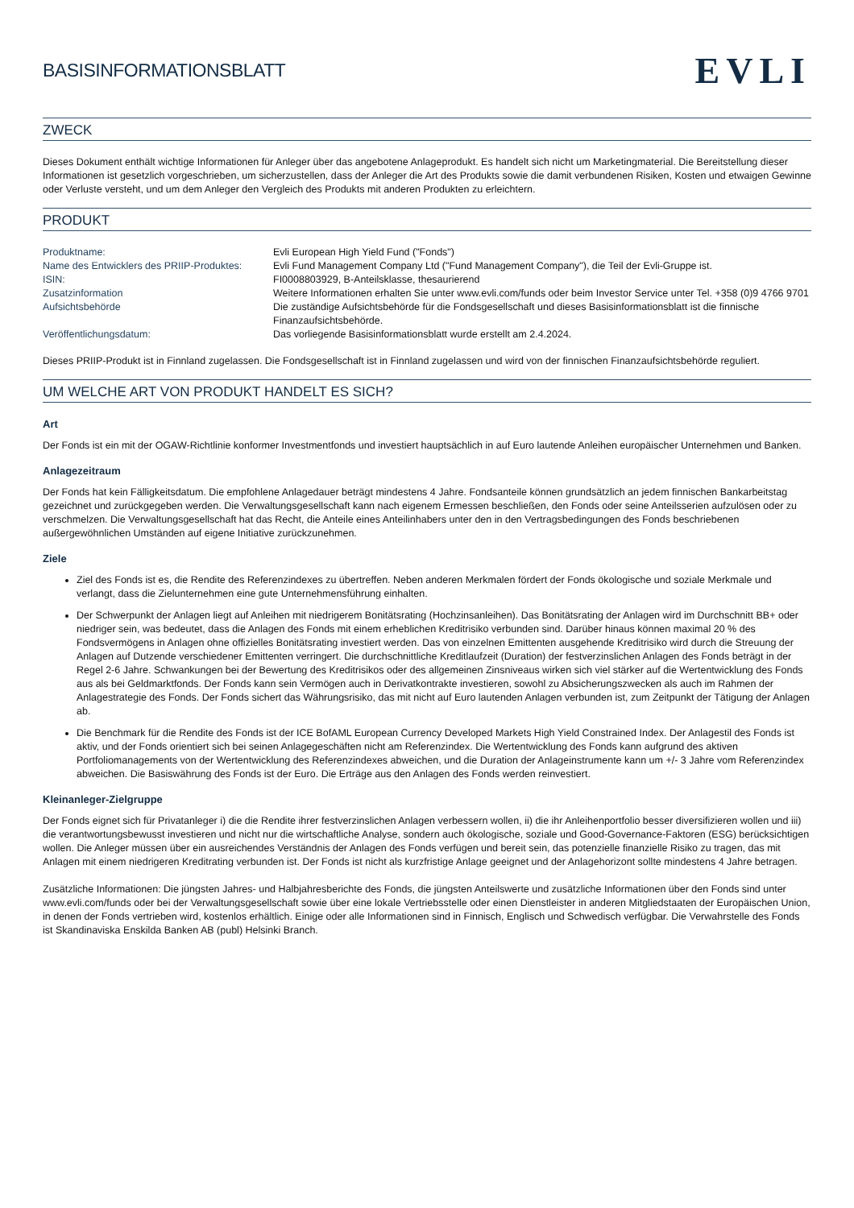BASISINFORMATIONSBLATT
EVLI
ZWECK
Dieses Dokument enthält wichtige Informationen für Anleger über das angebotene Anlageprodukt. Es handelt sich nicht um Marketingmaterial. Die Bereitstellung dieser Informationen ist gesetzlich vorgeschrieben, um sicherzustellen, dass der Anleger die Art des Produkts sowie die damit verbundenen Risiken, Kosten und etwaigen Gewinne oder Verluste versteht, und um dem Anleger den Vergleich des Produkts mit anderen Produkten zu erleichtern.
PRODUKT
| Produktname: | Evli European High Yield Fund ("Fonds") |
| Name des Entwicklers des PRIIP-Produktes: | Evli Fund Management Company Ltd ("Fund Management Company"), die Teil der Evli-Gruppe ist. |
| ISIN: | FI0008803929, B-Anteilsklasse, thesaurierend |
| Zusatzinformation | Weitere Informationen erhalten Sie unter www.evli.com/funds oder beim Investor Service unter Tel. +358 (0)9 4766 9701 |
| Aufsichtsbehörde | Die zuständige Aufsichtsbehörde für die Fondsgesellschaft und dieses Basisinformationsblatt ist die finnische Finanzaufsichtsbehörde. |
| Veröffentlichungsdatum: | Das vorliegende Basisinformationsblatt wurde erstellt am 2.4.2024. |
Dieses PRIIP-Produkt ist in Finnland zugelassen. Die Fondsgesellschaft ist in Finnland zugelassen und wird von der finnischen Finanzaufsichtsbehörde reguliert.
UM WELCHE ART VON PRODUKT HANDELT ES SICH?
Art
Der Fonds ist ein mit der OGAW-Richtlinie konformer Investmentfonds und investiert hauptsächlich in auf Euro lautende Anleihen europäischer Unternehmen und Banken.
Anlagezeitraum
Der Fonds hat kein Fälligkeitsdatum. Die empfohlene Anlagedauer beträgt mindestens 4 Jahre. Fondsanteile können grundsätzlich an jedem finnischen Bankarbeitstag gezeichnet und zurückgegeben werden. Die Verwaltungsgesellschaft kann nach eigenem Ermessen beschließen, den Fonds oder seine Anteilsserien aufzulösen oder zu verschmelzen. Die Verwaltungsgesellschaft hat das Recht, die Anteile eines Anteilinhabers unter den in den Vertragsbedingungen des Fonds beschriebenen außergewöhnlichen Umständen auf eigene Initiative zurückzunehmen.
Ziele
Ziel des Fonds ist es, die Rendite des Referenzindexes zu übertreffen. Neben anderen Merkmalen fördert der Fonds ökologische und soziale Merkmale und verlangt, dass die Zielunternehmen eine gute Unternehmensführung einhalten.
Der Schwerpunkt der Anlagen liegt auf Anleihen mit niedrigerem Bonitätsrating (Hochzinsanleihen). Das Bonitätsrating der Anlagen wird im Durchschnitt BB+ oder niedriger sein, was bedeutet, dass die Anlagen des Fonds mit einem erheblichen Kreditrisiko verbunden sind. Darüber hinaus können maximal 20 % des Fondsvermögens in Anlagen ohne offizielles Bonitätsrating investiert werden. Das von einzelnen Emittenten ausgehende Kreditrisiko wird durch die Streuung der Anlagen auf Dutzende verschiedener Emittenten verringert. Die durchschnittliche Kreditlaufzeit (Duration) der festverzinslichen Anlagen des Fonds beträgt in der Regel 2-6 Jahre. Schwankungen bei der Bewertung des Kreditrisikos oder des allgemeinen Zinsniveaus wirken sich viel stärker auf die Wertentwicklung des Fonds aus als bei Geldmarktfonds. Der Fonds kann sein Vermögen auch in Derivatkontrakte investieren, sowohl zu Absicherungszwecken als auch im Rahmen der Anlagestrategie des Fonds. Der Fonds sichert das Währungsrisiko, das mit nicht auf Euro lautenden Anlagen verbunden ist, zum Zeitpunkt der Tätigung der Anlagen ab.
Die Benchmark für die Rendite des Fonds ist der ICE BofAML European Currency Developed Markets High Yield Constrained Index. Der Anlagestil des Fonds ist aktiv, und der Fonds orientiert sich bei seinen Anlagegeschäften nicht am Referenzindex. Die Wertentwicklung des Fonds kann aufgrund des aktiven Portfoliomanagements von der Wertentwicklung des Referenzindexes abweichen, und die Duration der Anlageinstrumente kann um +/- 3 Jahre vom Referenzindex abweichen. Die Basiswährung des Fonds ist der Euro. Die Erträge aus den Anlagen des Fonds werden reinvestiert.
Kleinanleger-Zielgruppe
Der Fonds eignet sich für Privatanleger i) die die Rendite ihrer festverzinslichen Anlagen verbessern wollen, ii) die ihr Anleihenportfolio besser diversifizieren wollen und iii) die verantwortungsbewusst investieren und nicht nur die wirtschaftliche Analyse, sondern auch ökologische, soziale und Good-Governance-Faktoren (ESG) berücksichtigen wollen. Die Anleger müssen über ein ausreichendes Verständnis der Anlagen des Fonds verfügen und bereit sein, das potenzielle finanzielle Risiko zu tragen, das mit Anlagen mit einem niedrigeren Kreditrating verbunden ist. Der Fonds ist nicht als kurzfristige Anlage geeignet und der Anlagehorizont sollte mindestens 4 Jahre betragen.
Zusätzliche Informationen: Die jüngsten Jahres- und Halbjahresberichte des Fonds, die jüngsten Anteilswerte und zusätzliche Informationen über den Fonds sind unter www.evli.com/funds oder bei der Verwaltungsgesellschaft sowie über eine lokale Vertriebsstelle oder einen Dienstleister in anderen Mitgliedstaaten der Europäischen Union, in denen der Fonds vertrieben wird, kostenlos erhältlich. Einige oder alle Informationen sind in Finnisch, Englisch und Schwedisch verfügbar. Die Verwahrstelle des Fonds ist Skandinaviska Enskilda Banken AB (publ) Helsinki Branch.